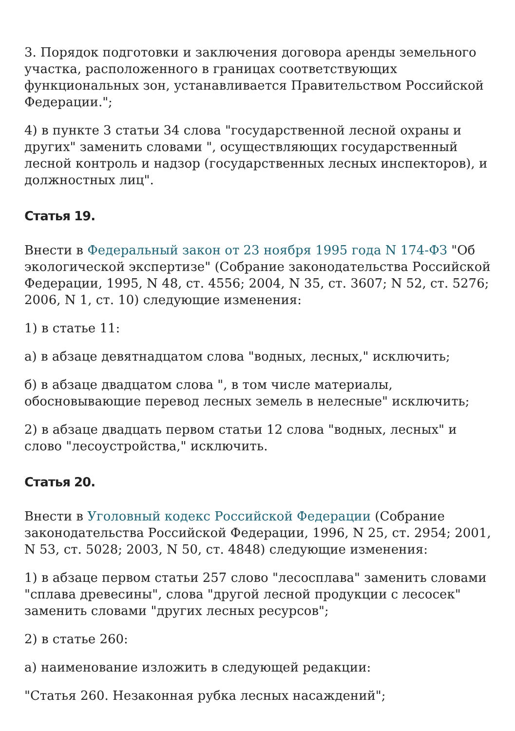3. Порядок подготовки и заключения договора аренды земельного участка, расположенного в границах соответствующих функциональных зон, устанавливается Правительством Российской Федерации.";
4) в пункте 3 статьи 34 слова "государственной лесной охраны и других" заменить словами ", осуществляющих государственный лесной контроль и надзор (государственных лесных инспекторов), и должностных лиц".
Статья 19.
Внести в Федеральный закон от 23 ноября 1995 года N 174-ФЗ "Об экологической экспертизе" (Собрание законодательства Российской Федерации, 1995, N 48, ст. 4556; 2004, N 35, ст. 3607; N 52, ст. 5276; 2006, N 1, ст. 10) следующие изменения:
1) в статье 11:
а) в абзаце девятнадцатом слова "водных, лесных," исключить;
б) в абзаце двадцатом слова ", в том числе материалы, обосновывающие перевод лесных земель в нелесные" исключить;
2) в абзаце двадцать первом статьи 12 слова "водных, лесных" и слово "лесоустройства," исключить.
Статья 20.
Внести в Уголовный кодекс Российской Федерации (Собрание законодательства Российской Федерации, 1996, N 25, ст. 2954; 2001, N 53, ст. 5028; 2003, N 50, ст. 4848) следующие изменения:
1) в абзаце первом статьи 257 слово "лесосплава" заменить словами "сплава древесины", слова "другой лесной продукции с лесосек" заменить словами "других лесных ресурсов";
2) в статье 260:
а) наименование изложить в следующей редакции:
"Статья 260. Незаконная рубка лесных насаждений";